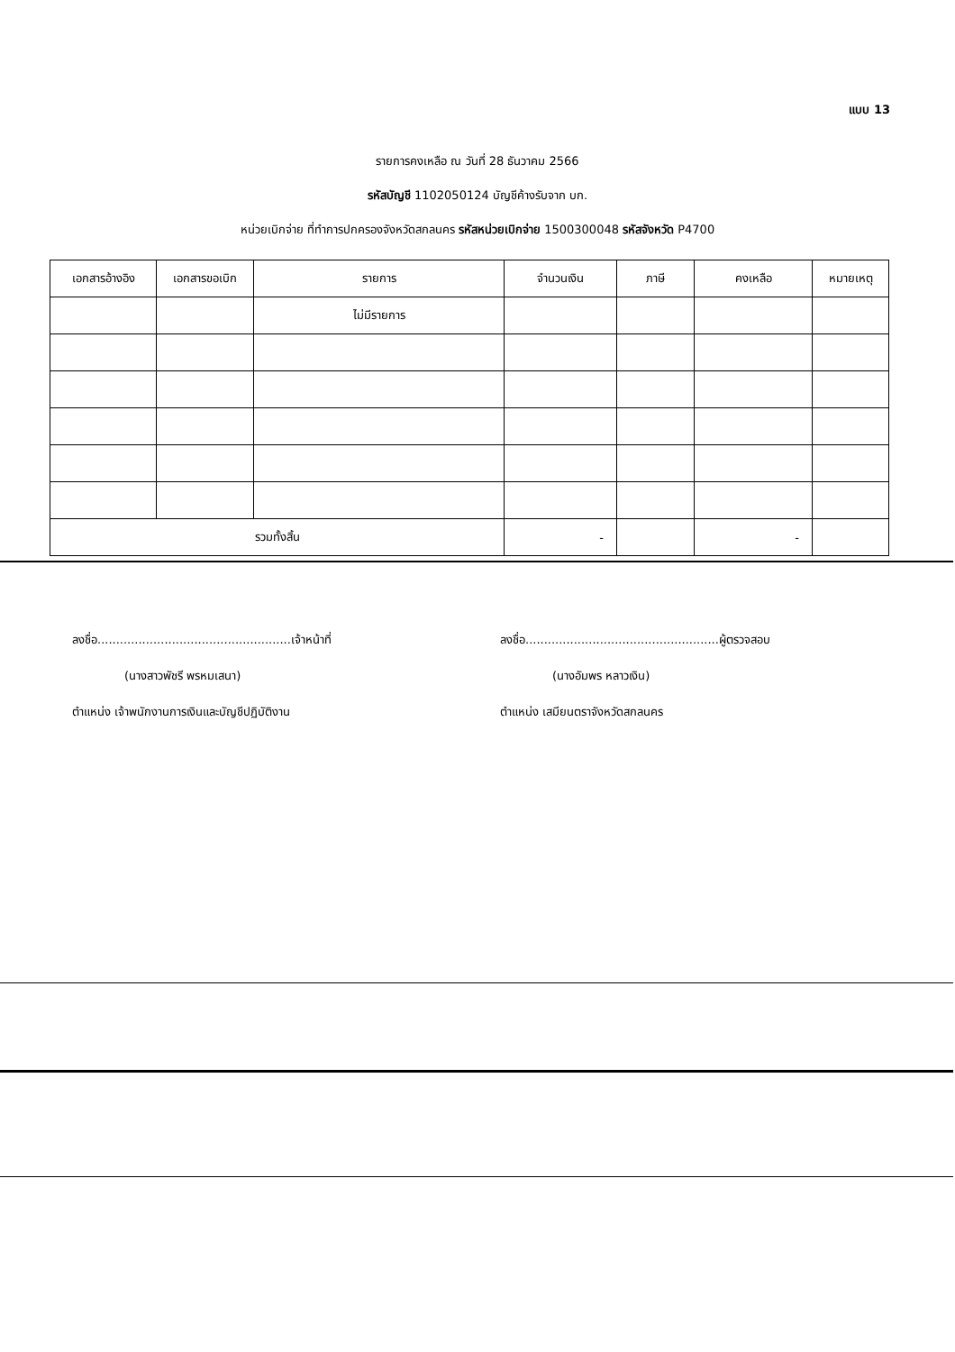แบบ 13
รายการคงเหลือ ณ วันที่ 28 ธันวาคม 2566
รหัสบัญชี 1102050124 บัญชีค้างรับจาก บก.
หน่วยเบิกจ่าย ที่ทำการปกครองจังหวัดสกลนคร รหัสหน่วยเบิกจ่าย 1500300048 รหัสจังหวัด P4700
| เอกสารอ้างอิง | เอกสารขอเบิก | รายการ | จำนวนเงิน | ภาษี | คงเหลือ | หมายเหตุ |
| --- | --- | --- | --- | --- | --- | --- |
| | | ไม่มีรายการ | | | | |
| รวมทั้งสิ้น | | | - | | - | |
ลงชื่อ....................................................เจ้าหน้าที่
(นางสาวพัชรี พรหมเสนา)
ตำแหน่ง เจ้าพนักงานการเงินและบัญชีปฏิบัติงาน
ลงชื่อ....................................................ผู้ตรวจสอบ
(นางอัมพร หลาวเงิน)
ตำแหน่ง เสมียนตราจังหวัดสกลนคร